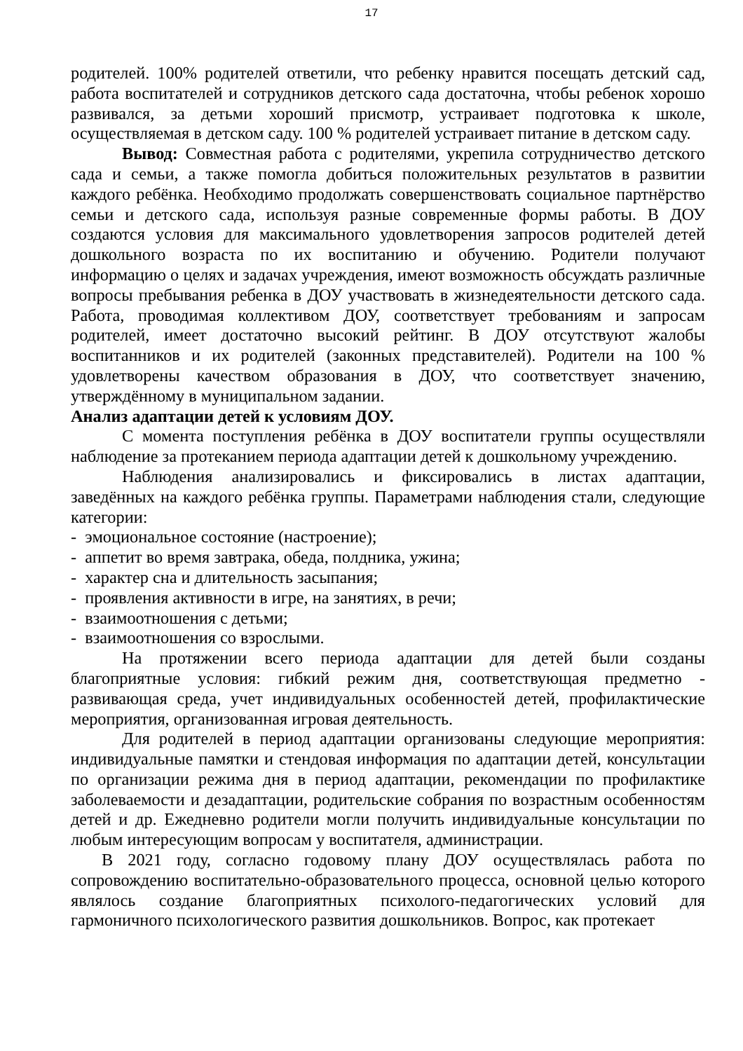17
родителей. 100% родителей ответили, что ребенку нравится посещать детский сад, работа воспитателей и сотрудников детского сада достаточна, чтобы ребенок хорошо развивался, за детьми хороший присмотр, устраивает подготовка к школе, осуществляемая в детском саду. 100 % родителей устраивает питание в детском саду.
Вывод: Совместная работа с родителями, укрепила сотрудничество детского сада и семьи, а также помогла добиться положительных результатов в развитии каждого ребёнка. Необходимо продолжать совершенствовать социальное партнёрство семьи и детского сада, используя разные современные формы работы. В ДОУ создаются условия для максимального удовлетворения запросов родителей детей дошкольного возраста по их воспитанию и обучению. Родители получают информацию о целях и задачах учреждения, имеют возможность обсуждать различные вопросы пребывания ребенка в ДОУ участвовать в жизнедеятельности детского сада. Работа, проводимая коллективом ДОУ, соответствует требованиям и запросам родителей, имеет достаточно высокий рейтинг. В ДОУ отсутствуют жалобы воспитанников и их родителей (законных представителей). Родители на 100 % удовлетворены качеством образования в ДОУ, что соответствует значению, утверждённому в муниципальном задании.
Анализ адаптации детей к условиям ДОУ.
С момента поступления ребёнка в ДОУ воспитатели группы осуществляли наблюдение за протеканием периода адаптации детей к дошкольному учреждению.
Наблюдения анализировались и фиксировались в листах адаптации, заведённых на каждого ребёнка группы. Параметрами наблюдения стали, следующие категории:
- эмоциональное состояние (настроение);
- аппетит во время завтрака, обеда, полдника, ужина;
- характер сна и длительность засыпания;
- проявления активности в игре, на занятиях, в речи;
- взаимоотношения с детьми;
- взаимоотношения со взрослыми.
На протяжении всего периода адаптации для детей были созданы благоприятные условия: гибкий режим дня, соответствующая предметно - развивающая среда, учет индивидуальных особенностей детей, профилактические мероприятия, организованная игровая деятельность.
Для родителей в период адаптации организованы следующие мероприятия: индивидуальные памятки и стендовая информация по адаптации детей, консультации по организации режима дня в период адаптации, рекомендации по профилактике заболеваемости и дезадаптации, родительские собрания по возрастным особенностям детей и др. Ежедневно родители могли получить индивидуальные консультации по любым интересующим вопросам у воспитателя, администрации.
В 2021 году, согласно годовому плану ДОУ осуществлялась работа по сопровождению воспитательно-образовательного процесса, основной целью которого являлось создание благоприятных психолого-педагогических условий для гармоничного психологического развития дошкольников. Вопрос, как протекает